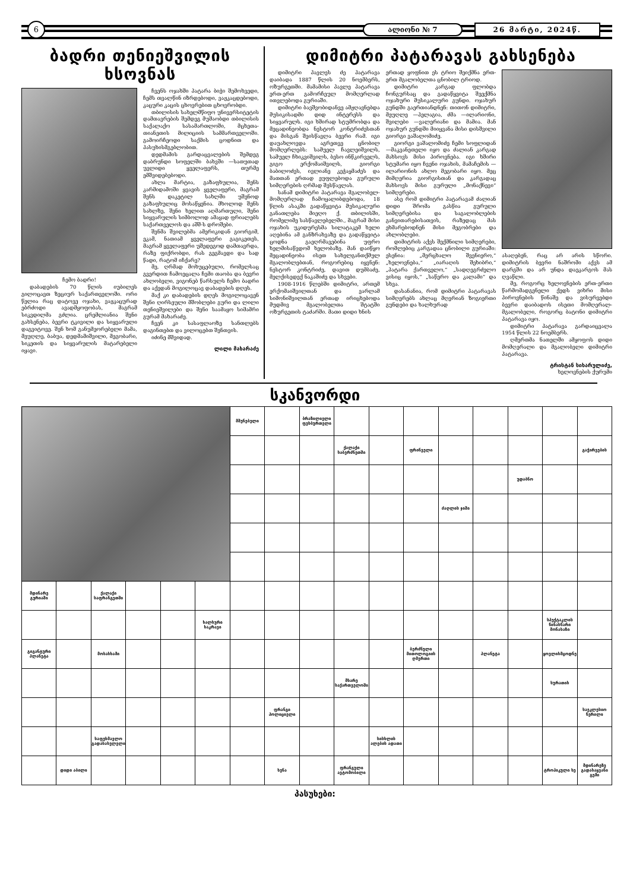6
ალიონი № 7 26 მარტი, 2024წ.
ბადრი თენიეშვილის ხსოვნას
ჩემო ბადრი!
დაბადების 70 წლის იუბილეს გილოცავთ ზეციურ საქართველოში. ორი წელია რაც დატოვე ოჯახი, ვაჟკაცურად ებრძოდი ავადმყოფობას, მაგრამ სიკვდილმა გძლია. ცრემლიანია შენი გახსენება, ბევრი ტკივილი და სიყვარული დაგვიტოვე. შენ ხომ განუმეორებელი მამა, მეუღლე, ბაბუა, დედმამიშვილი, მეგობარი, სიკეთის და სიყვარულის მატარებელი იყავი.
ჩვენს ოჯახში პატარა ბიჭი შემოხვედი, ჩემს თვალწინ იზრდებოდი, ვაჟკაცდებოდი, კაცური კაცის ცხოვრებით ცხოვრობდი.
თბილისის სახელმწიფო უნივერსიტეტის დამთავრების შემდეგ მუშაობდი თბილისის საქალაქო სასამართლოში, მცხეთა-თიანეთის მილიციის სამმართველოში. გამოირჩეოდი საქმის ცოდნით და პასუხისმგებლობით.
დედმამის გარდაცვალების შემდეგ დაბრუნდი სოფელში ბახვში —სათუთად უვლიდი ყველაფერს, თურმე ემშვიდებებოდი.
ახლა მარტია, გაზაფხულია, შენს კარმიდამოში ყვავის ყველაფერი, მაგრამ შენს დაკეტილ სახლში უშენოდ გაზაფხულიც მოსაწყენია. მხოლოდ შენს სახლზე, შენი ხელით აღმართული, შენი სიყვარულის სიმბოლოდ ამაყად ფრიალებს საქართველოს და აშშ-ს დროშები.
შენმა შვილებმა ამერიკიდან გიორგიმ, ეკამ, ნათიამ ყველაფერი გაგიკეთეს, მაგრამ ყველაფერი უშედეგოდ დამთავრდა, რაზე ფიქრობდი, რას გეგმავდი და სად წადი, რატომ იჩქარე?
მე, ღრმად მოხუცებული, რომელსაც გვერდით ჩამოეცალა ჩემი თაობა და ბევრი ახლობელი, ვიგონებ წარსულს ჩემო ბადრი და აქედან მოგილოცავ დაბადების დღეს.
მაქ კი დაბადების დღეს მოგილოცავენ შენი ღირსეული მშობლები გური და ლილი თენიეშვილები და შენი საამაყო სიმამრი გურამ მახარაძე.
ჩვენ კი სასაფლაოზე სანთლებს დაგინთებთ და ვილოცებთ შენთვის.
იძინე მშვიდად.
ლილი მახარაძე
დიმიტრი პატარავას გახსენება
დიმიტრი პავლეს ძე პატარავა დაიბადა 1887 წლის 20 ნოემბერს, ოზურგეთში. მამამისი პავლე პატარავა ერთ-ერთ გამორჩეულ მომღერლად ითვლებოდა გურიაში.
დიმიტრი ბავშვობიდანვე ამჟღავნებდა მუსიკისადმი დიდ ინტერესს და სიყვარულს. იგი ხშირად სტუმრობდა და მეცადინეობდა ნესტორ კონტრიძესთან და მისგან შეისწავლა ბევრი რამ. იგი დაუახლოვდა აგრეთვე ცნობილ მომღერლებს: სამუელ ჩავლეიშვილს, სამუელ ჩხიკვიშვილს, ბესო ინწკირველს, გიგო ერქომაიშვილს, გიორგი ბაბილოძეს, ივლიანე კეჭაყმაძეს და მათთან ერთად ეუფლებოდა გურული სიმღერების ღრმად შესწავლას.
სანამ დიმიტრი პატარავა მგალობელ-მომღერლად ჩამოყალიბდებოდა, 18 წლის ასაკში გადაწყვიტა მუსიკალური განათლება მიეღო ქ. თბილისში, რომელიმე სასწავლებელში., მაგრამ მისი ოჯახის უკიდურესმა სილატაკემ ხელი აღებინა ამ განზრახვაზე და გადაწყვიტა ცოდნა გაეღრმავებინა უფრო ხელმისაწვდომ ხელობაზე. მან დაიწყო მეცადინეობა ისეთ სახელგანთქმულ მგალობლებთან, როგორებიც იყვნენ: ნესტორ კონტრიძე, დავით დუმბაძე, მელქისედექ ნაკაშიძე და სხვები.
1908-1916 წლებში დიმიტრი, ართემ ერქომაიშვილთან და ვარლამ სიმონიშვილთან ერთად ირიცხებოდა მუდმივ მგალობელთა შტატში ოზურგეთის ტაძარში. მათი დიდი ხნის
ერთად ყოფნით ეს ტრიო შეიქმნა ერთ-ერთ მგალობელთა ცნობილ ტრიოდ.
დიმიტრი კარგად ფლობდა ჩონგურსაც და გადაწყვიტა შეექმნა ოჯახური მუსიკალური გუნდი. ოჯახურ გუნდში გაერთიანდნენ: თითონ დიმიტრი, მეუღლე —პელაგია, ძმა —ილარიონი, შვილები —ვალერიანი და მამია. მან ოჯახურ გუნდში მიიყვანა მისი დისშვილი გიორგი ვაშალომიძე.
გიორგი ვაშალომიძე ჩემი სოფლიდან —მაკვანეთელი იყო და ძალიან კარგად მახსოვს მისი პიროვნება. იგი ხშირი სტუმარი იყო ჩვენი ოჯახის, მამაჩემის — ილარიონის ახლო მეგობარი იყო. მეც მიმღერია გიორგისთან და კარგადაც მახსოვს მისი გურული „მონაქნევი“ სიმღერები.
ასე რომ დიმიტრი პატარავამ ძალიან დიდი შრომა გასწია გურული სიმღერებისა და საგალობლების განვითარებისათვის, რაზედაც მას ეხმარებოდნენ მისი მეგობრები და ახლობლები.
დიმიტრის აქვს შექმნილი სიმღერები, რომლებიც კარგადაა ცნობილი გურიაში: ესენია: „მერცხალო შვენიერო,“ „ხელოვნება,“ „იარაღის შეხიბრი,“ „პატარა ქართველო,“ „სადღეგრძელო ვისიც იყოს,“ „საწერო და კალამი“ და სხვა.
დასანანია, რომ დიმიტრი პატარავას სიმღერებს ახლაც მღერიან ზოგიერთი გუნდები და ხალხურად
ასაღებენ, რაც არ არის სწორი. დიმიტრის ბევრი ნაშრომი აქვს ამ დარგში და არ უნდა დაეკარგოს მას ღვაწლი.
მე, როგორც ხელოვნების ერთ-ერთი წარმომადგენელი ქედს ვიხრი მისი პიროვნების წინაშე და ვისურვებდი ბევრი დაიბადოს ისეთი მომღერალ-მგალობელი, როგორც ბატონი დიმიტრი პატარავა იყო.
დიმიტრი პატარავა გარდაიცვალა 1954 წლის 22 ნოემბერს.
ღმერთმა ნათელში ამყოფოს დიდი მომღერალი და მგალობელი დიმიტრი პატარავა.
ტრისტან სიხარულიძე,
ხელოვნების ქურუმი
სკანვორდი
| | | | | | | მშენებელი | | ბრაზილიელი ფეხბურთელი | | | | | | | | |
| | | | | | | | | | ქალაქი საბერძნეთში | | ფრინველი | | | | | გაჭირვების |
| | | | | | | | | | | | | | | უდაბნო | | |
| | | | | | | | | | | | | ძაღლის ჯიში | | | | |
| მდინარე გურიაში | | ქალაქი საფრანგეთში | | | | | | | | | | | | | | |
| | | | | | ხალხური საკრავი | | | | | | | | | | სპექტაკლის წინასწარი მონახაზი | |
| გიგანტური პლანეტა | | მოსასხამი | | | | | | | | | ბერძნული მითოლოგიის ღმერთი | | პლანეტა | | ყოვლისმცოდნე | |
| | | | | | | | | | მხარე საქართველოში | | | | | | სურათის | |
| | | | | | | | ფრანგი პოლიციელი | | | | | | | | | საეკლესიო წერილი |
| | | საფეხმავლო გადასასვლელი | | | | | | | | სისხლის ალების ადათი | | | | | | |
| | დიდი აბილი | | | | | | ხენა | | ფრანგული ავტომობილი | | | | | | ტროპიკული ხე | მდინარეზე გადასაყვანი გემი |
პასუხები: